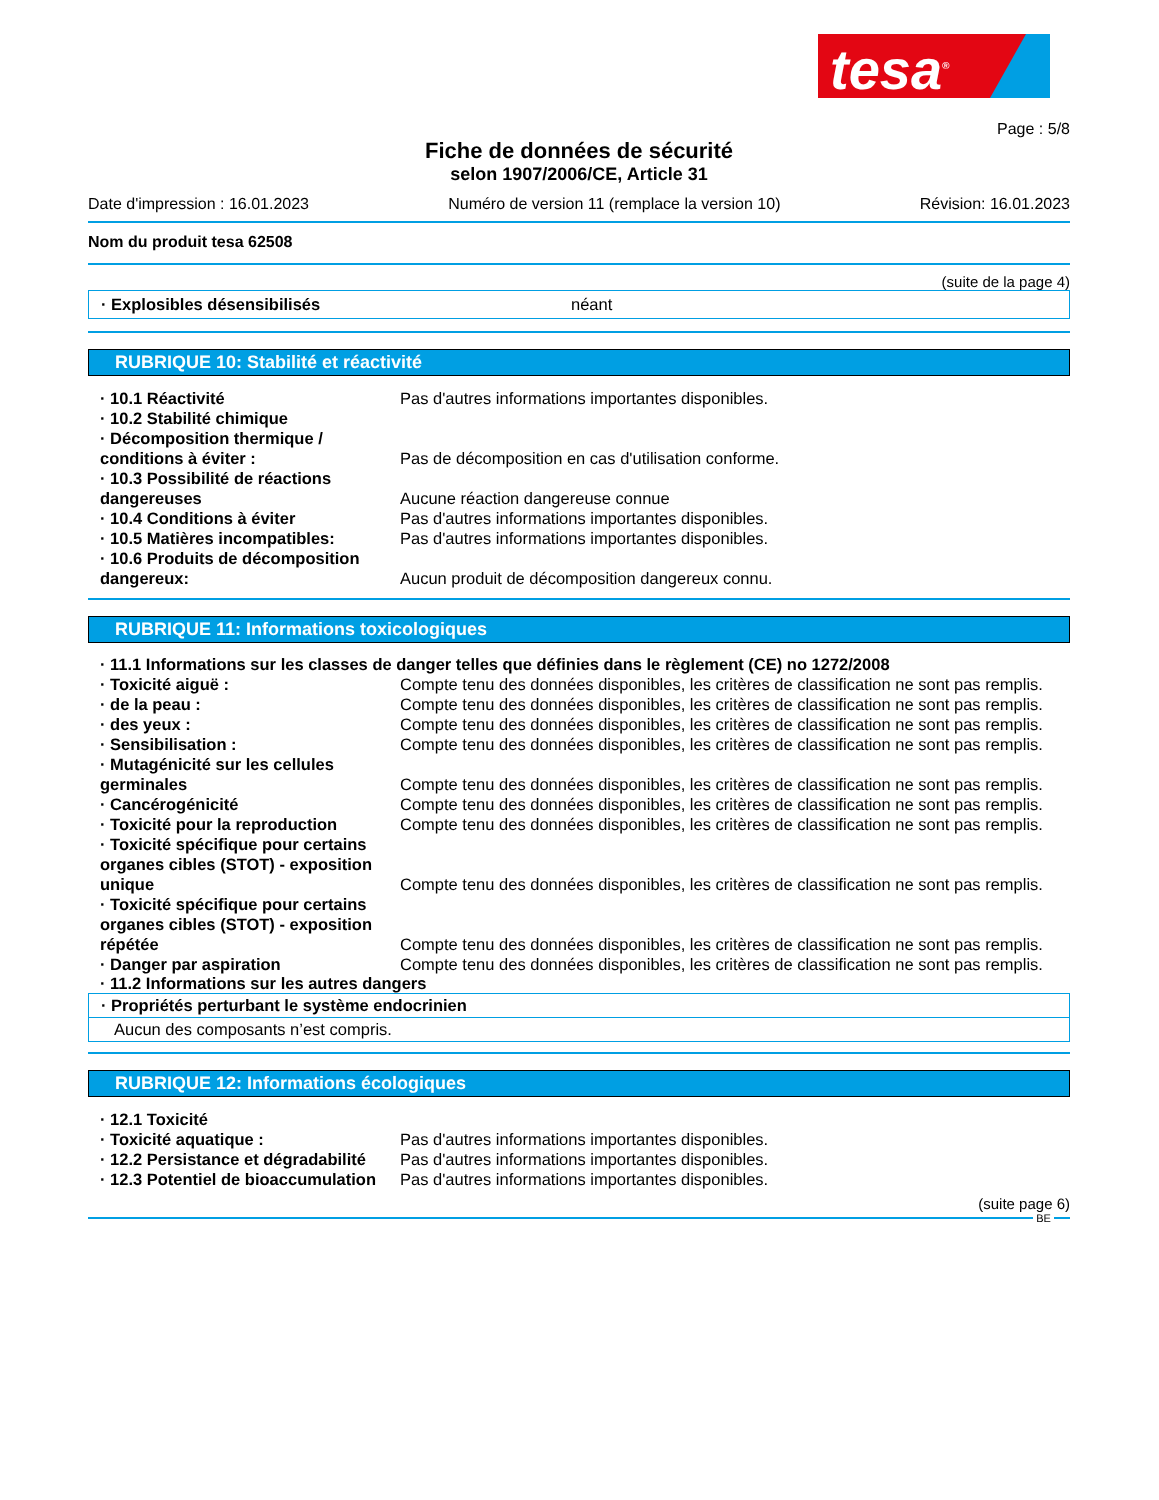tesa<sup>®</sup>
Page : 5/8
Fiche de données de sécurité
selon 1907/2006/CE, Article 31
Date d'impression : 16.01.2023 Numéro de version 11 (remplace la version 10) Révision: 16.01.2023
Nom du produit tesa 62508
(suite de la page 4)
· Explosibles désensibilisés néant
RUBRIQUE 10: Stabilité et réactivité
| · 10.1 Réactivité | Pas d'autres informations importantes disponibles. |
| · 10.2 Stabilité chimique | |
| · Décomposition thermique / conditions à éviter : | Pas de décomposition en cas d'utilisation conforme. |
| · 10.3 Possibilité de réactions dangereuses | Aucune réaction dangereuse connue |
| · 10.4 Conditions à éviter | Pas d'autres informations importantes disponibles. |
| · 10.5 Matières incompatibles: | Pas d'autres informations importantes disponibles. |
| · 10.6 Produits de décomposition dangereux: | Aucun produit de décomposition dangereux connu. |
RUBRIQUE 11: Informations toxicologiques
· 11.1 Informations sur les classes de danger telles que définies dans le règlement (CE) no 1272/2008
| · Toxicité aiguë : | Compte tenu des données disponibles, les critères de classification ne sont pas remplis. |
| · de la peau : | Compte tenu des données disponibles, les critères de classification ne sont pas remplis. |
| · des yeux : | Compte tenu des données disponibles, les critères de classification ne sont pas remplis. |
| · Sensibilisation : | Compte tenu des données disponibles, les critères de classification ne sont pas remplis. |
| · Mutagénicité sur les cellules germinales | Compte tenu des données disponibles, les critères de classification ne sont pas remplis. |
| · Cancérogénicité | Compte tenu des données disponibles, les critères de classification ne sont pas remplis. |
| · Toxicité pour la reproduction | Compte tenu des données disponibles, les critères de classification ne sont pas remplis. |
| · Toxicité spécifique pour certains organes cibles (STOT) - exposition unique | Compte tenu des données disponibles, les critères de classification ne sont pas remplis. |
| · Toxicité spécifique pour certains organes cibles (STOT) - exposition répétée | Compte tenu des données disponibles, les critères de classification ne sont pas remplis. |
| · Danger par aspiration | Compte tenu des données disponibles, les critères de classification ne sont pas remplis. |
· 11.2 Informations sur les autres dangers
· Propriétés perturbant le système endocrinien
Aucun des composants n’est compris.
RUBRIQUE 12: Informations écologiques
| · 12.1 Toxicité | |
| · Toxicité aquatique : | Pas d'autres informations importantes disponibles. |
| · 12.2 Persistance et dégradabilité | Pas d'autres informations importantes disponibles. |
| · 12.3 Potentiel de bioaccumulation | Pas d'autres informations importantes disponibles. |
(suite page 6)
BE